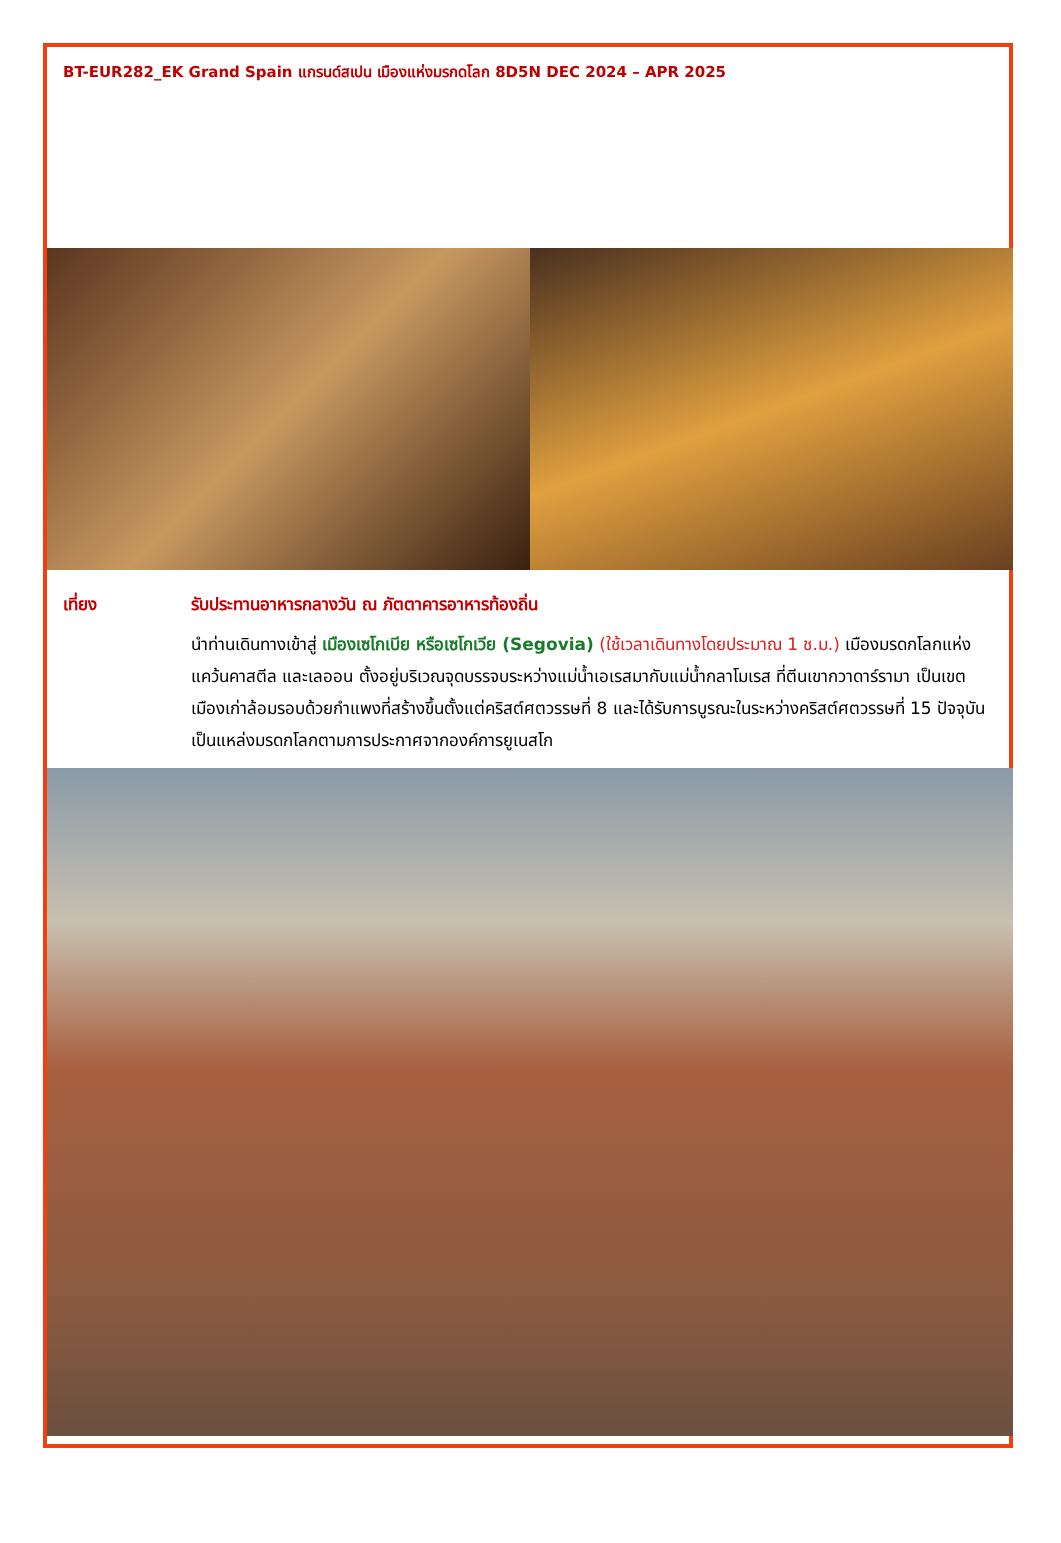BT-EUR282_EK Grand Spain แกรนด์สเปน เมืองแห่งมรกดโลก 8D5N DEC 2024 – APR 2025
เที่ยง รับประทานอาหารกลางวัน ณ ภัตตาคารอาหารท้องถิ่น
นำท่านเดินทางเข้าสู่ เมืองเซโกเบีย หรือเซโกเวีย (Segovia) (ใช้เวลาเดินทางโดยประมาณ 1 ช.ม.) เมืองมรดกโลกแห่ง แคว้นคาสตีล และเลออน ตั้งอยู่บริเวณจุดบรรจบระหว่างแม่น้ำเอเรสมากับแม่น้ำกลาโมเรส ที่ตีนเขากวาดาร์รามา เป็นเขตเมืองเก่าล้อมรอบด้วยกำแพงที่สร้างขึ้นตั้งแต่คริสต์ศตวรรษที่ 8 และได้รับการบูรณะในระหว่างคริสต์ศตวรรษที่ 15 ปัจจุบันเป็นแหล่งมรดกโลกตามการประกาศจากองค์การยูเนสโก